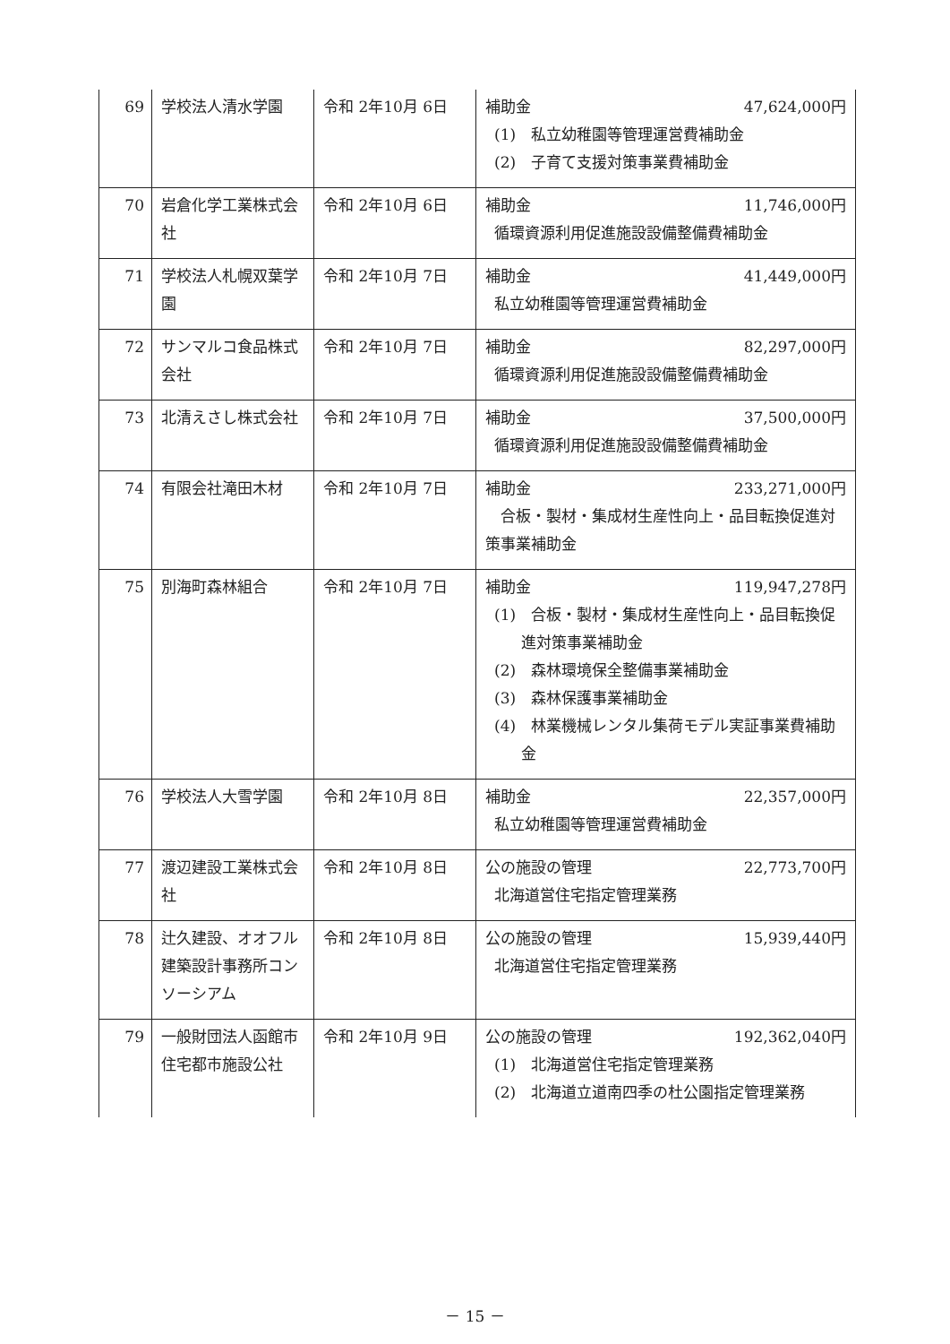| 69 | 学校法人清水学園 | 令和 2年10月 6日 | 補助金 47,624,000円 (1) 私立幼稚園等管理運営費補助金 (2) 子育て支援対策事業費補助金 |
| 70 | 岩倉化学工業株式会社 | 令和 2年10月 6日 | 補助金 11,746,000円 循環資源利用促進施設設備整備費補助金 |
| 71 | 学校法人札幌双葉学園 | 令和 2年10月 7日 | 補助金 41,449,000円 私立幼稚園等管理運営費補助金 |
| 72 | サンマルコ食品株式会社 | 令和 2年10月 7日 | 補助金 82,297,000円 循環資源利用促進施設設備整備費補助金 |
| 73 | 北清えさし株式会社 | 令和 2年10月 7日 | 補助金 37,500,000円 循環資源利用促進施設設備整備費補助金 |
| 74 | 有限会社滝田木材 | 令和 2年10月 7日 | 補助金 233,271,000円 合板・製材・集成材生産性向上・品目転換促進対策事業補助金 |
| 75 | 別海町森林組合 | 令和 2年10月 7日 | 補助金 119,947,278円 (1) 合板・製材・集成材生産性向上・品目転換促進対策事業補助金 (2) 森林環境保全整備事業補助金 (3) 森林保護事業補助金 (4) 林業機械レンタル集荷モデル実証事業費補助金 |
| 76 | 学校法人大雪学園 | 令和 2年10月 8日 | 補助金 22,357,000円 私立幼稚園等管理運営費補助金 |
| 77 | 渡辺建設工業株式会社 | 令和 2年10月 8日 | 公の施設の管理 22,773,700円 北海道営住宅指定管理業務 |
| 78 | 辻久建設、オオフル建築設計事務所コンソーシアム | 令和 2年10月 8日 | 公の施設の管理 15,939,440円 北海道営住宅指定管理業務 |
| 79 | 一般財団法人函館市住宅都市施設公社 | 令和 2年10月 9日 | 公の施設の管理 192,362,040円 (1) 北海道営住宅指定管理業務 (2) 北海道立道南四季の杜公園指定管理業務 |
－ 15 －